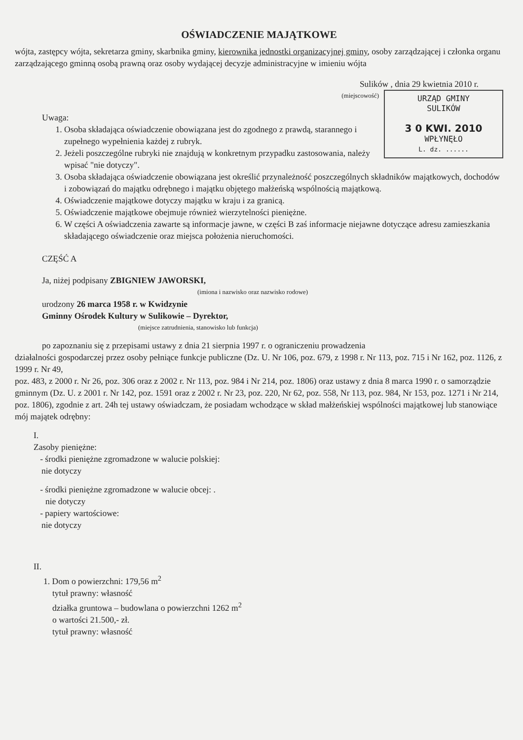OŚWIADCZENIE MAJĄTKOWE
wójta, zastępcy wójta, sekretarza gminy, skarbnika gminy, kierownika jednostki organizacyjnej gminy, osoby zarządzającej i członka organu zarządzającego gminną osobą prawną oraz osoby wydającej decyzje administracyjne w imieniu wójta
Sulików , dnia 29 kwietnia 2010 r.
URZĄD GMINY
SULIKÓW
3 0 KWI. 2010
WPŁYNĘŁO
L. dz. ......
(miejscowość)
Uwaga:
1. Osoba składająca oświadczenie obowiązana jest do zgodnego z prawdą, starannego i zupełnego wypełnienia każdej z rubryk.
2. Jeżeli poszczególne rubryki nie znajdują w konkretnym przypadku zastosowania, należy wpisać "nie dotyczy".
3. Osoba składająca oświadczenie obowiązana jest określić przynależność poszczególnych składników majątkowych, dochodów i zobowiązań do majątku odrębnego i majątku objętego małżeńską wspólnością majątkową.
4. Oświadczenie majątkowe dotyczy majątku w kraju i za granicą.
5. Oświadczenie majątkowe obejmuje również wierzytelności pieniężne.
6. W części A oświadczenia zawarte są informacje jawne, w części B zaś informacje niejawne dotyczące adresu zamieszkania składającego oświadczenie oraz miejsca położenia nieruchomości.
CZĘŚĆ A
Ja, niżej podpisany ZBIGNIEW JAWORSKI,
(imiona i nazwisko oraz nazwisko rodowe)
urodzony 26 marca 1958 r. w Kwidzynie
Gminny Ośrodek Kultury w Sulikowie – Dyrektor,
(miejsce zatrudnienia, stanowisko lub funkcja)
po zapoznaniu się z przepisami ustawy z dnia 21 sierpnia 1997 r. o ograniczeniu prowadzenia
działalności gospodarczej przez osoby pełniące funkcje publiczne (Dz. U. Nr 106, poz. 679, z 1998 r. Nr 113, poz. 715 i Nr 162, poz. 1126, z 1999 r. Nr 49,
poz. 483, z 2000 r. Nr 26, poz. 306 oraz z 2002 r. Nr 113, poz. 984 i Nr 214, poz. 1806) oraz ustawy z dnia 8 marca 1990 r. o samorządzie gminnym (Dz. U. z 2001 r. Nr 142, poz. 1591 oraz z 2002 r. Nr 23, poz. 220, Nr 62, poz. 558, Nr 113, poz. 984, Nr 153, poz. 1271 i Nr 214, poz. 1806), zgodnie z art. 24h tej ustawy oświadczam, że posiadam wchodzące w skład małżeńskiej wspólności majątkowej lub stanowiące mój majątek odrębny:
I.
Zasoby pieniężne:
- środki pieniężne zgromadzone w walucie polskiej:
nie dotyczy
- środki pieniężne zgromadzone w walucie obcej: .
nie dotyczy
- papiery wartościowe:
nie dotyczy
II.
1. Dom o powierzchni: 179,56 m<sup>2</sup>
tytuł prawny: własność
działka gruntowa – budowlana o powierzchni 1262 m<sup>2</sup>
o wartości 21.500,- zł.
tytuł prawny: własność